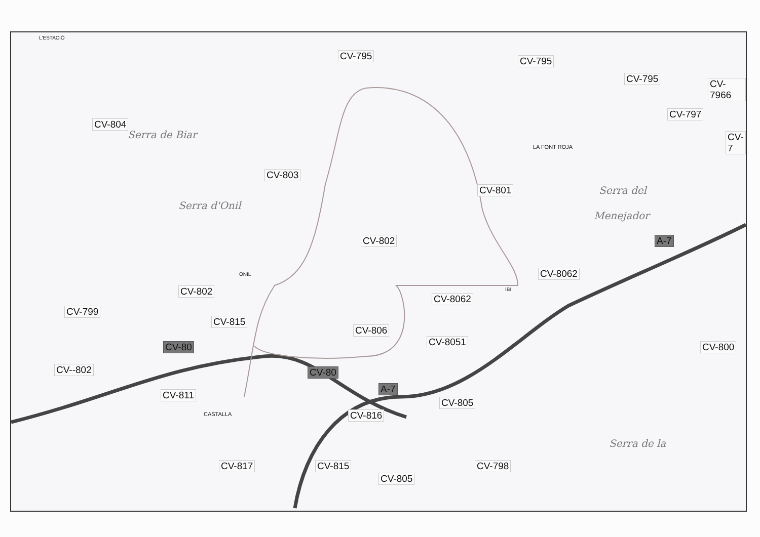L'ESTACIÓ
CV-795 CV-795
CV-795 CV-7966
CV-804
CV-797
CV-7
LA FONT ROJA
Serra de Biar
Serra d'Onil
CV-803
CV-801 Serra del
Menejador
CV-802 A-7
ONIL CV-8062
CV-802 IBI
CV-8062
CV-799
CV-815
CV-806
CV-8051
CV-80 CV-800
CV--802 CV-80
A-7
CV-811
CV-805
CASTALLA CV-816
Serra de la
CV-817 CV-815 CV-798
CV-805